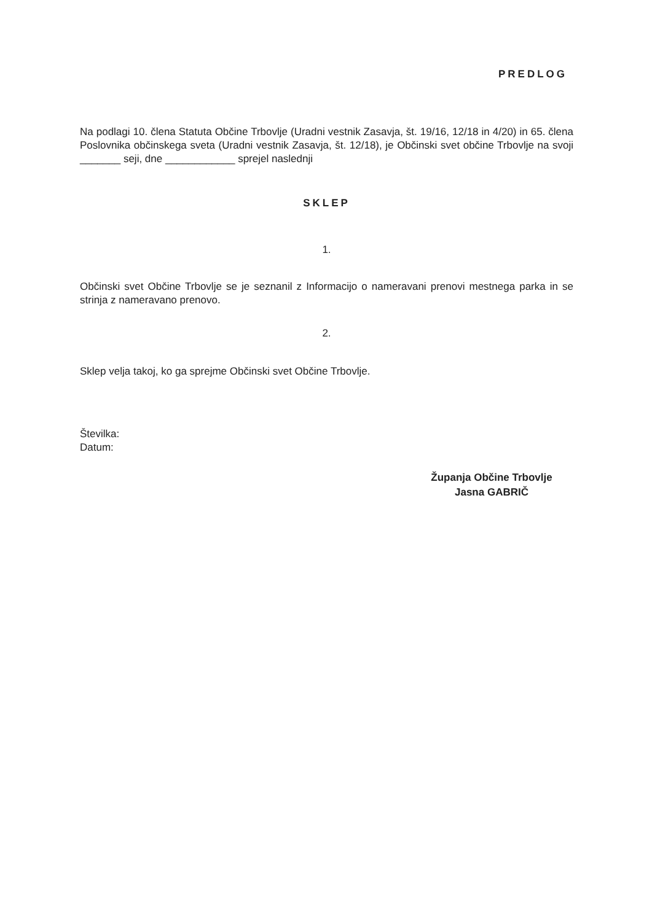PREDLOG
Na podlagi 10. člena Statuta Občine Trbovlje (Uradni vestnik Zasavja, št. 19/16, 12/18 in 4/20) in 65. člena Poslovnika občinskega sveta (Uradni vestnik Zasavja, št. 12/18), je Občinski svet občine Trbovlje na svoji _______ seji, dne ____________ sprejel naslednji
SKLEP
1.
Občinski svet Občine Trbovlje se je seznanil z Informacijo o nameravani prenovi mestnega parka in se strinja z nameravano prenovo.
2.
Sklep velja takoj, ko ga sprejme Občinski svet Občine Trbovlje.
Številka:
Datum:
Županja Občine Trbovlje
Jasna GABRIČ